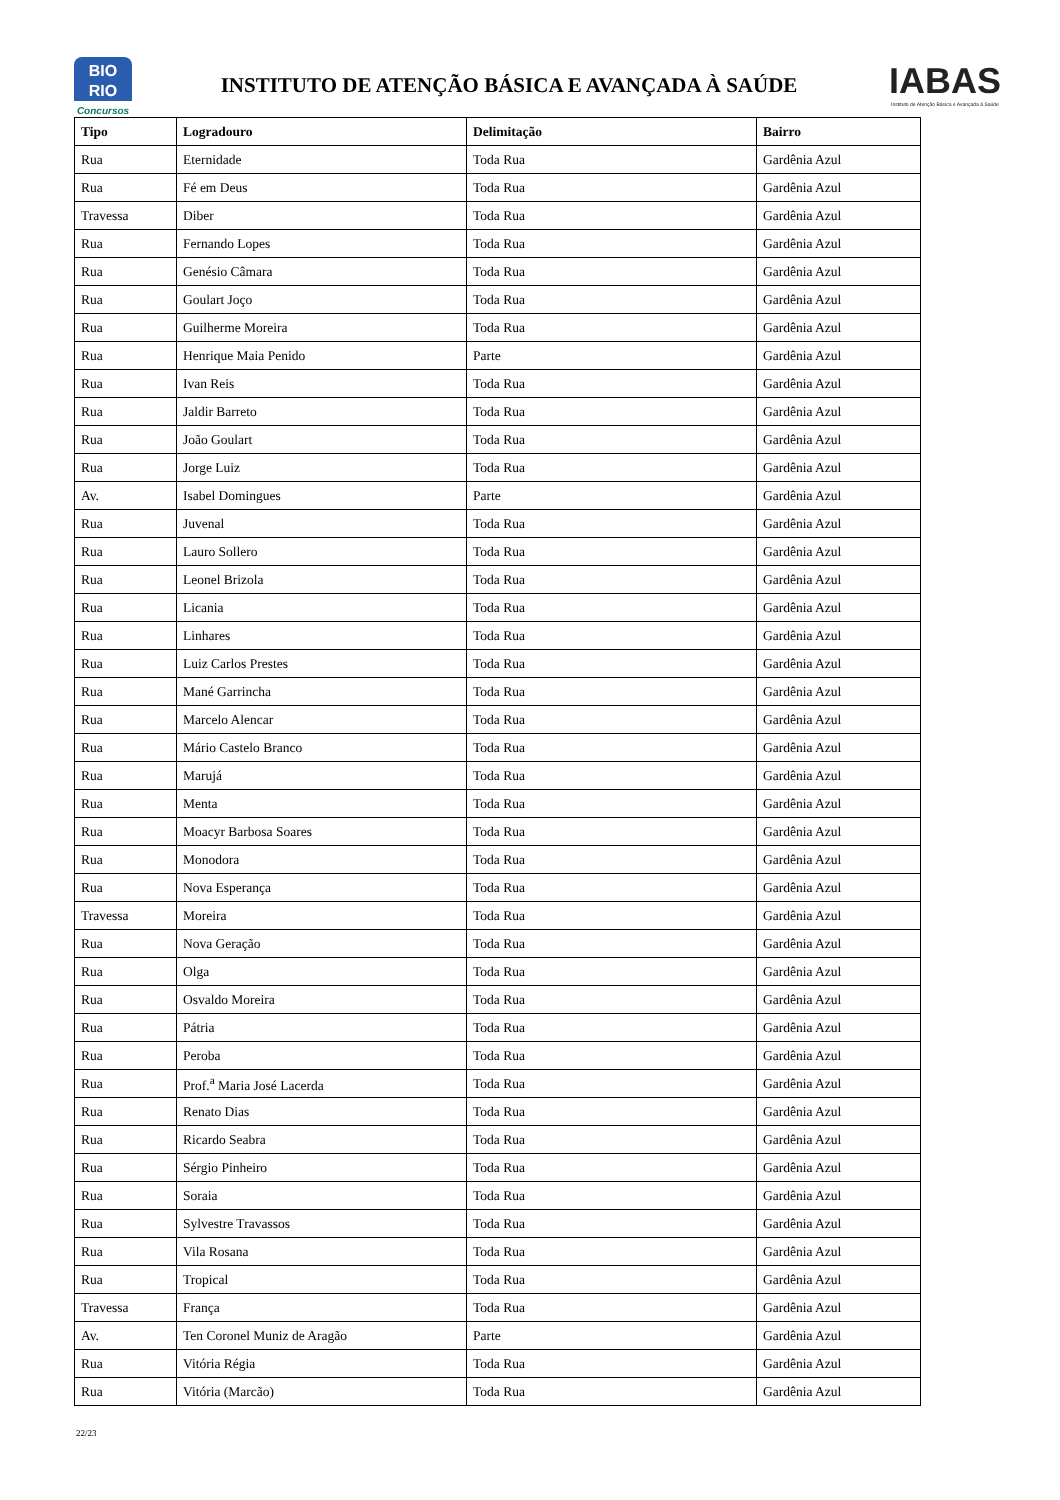BIO
RIO
Concursos
INSTITUTO DE ATENÇÃO BÁSICA E AVANÇADA À SAÚDE
IABAS
Instituto de Atenção Básica e Avançada à Saúde
| Tipo | Logradouro | Delimitação | Bairro |
| --- | --- | --- | --- |
| Rua | Eternidade | Toda Rua | Gardênia Azul |
| Rua | Fé em Deus | Toda Rua | Gardênia Azul |
| Travessa | Diber | Toda Rua | Gardênia Azul |
| Rua | Fernando Lopes | Toda Rua | Gardênia Azul |
| Rua | Genésio Câmara | Toda Rua | Gardênia Azul |
| Rua | Goulart Joço | Toda Rua | Gardênia Azul |
| Rua | Guilherme Moreira | Toda Rua | Gardênia Azul |
| Rua | Henrique Maia Penido | Parte | Gardênia Azul |
| Rua | Ivan Reis | Toda Rua | Gardênia Azul |
| Rua | Jaldir Barreto | Toda Rua | Gardênia Azul |
| Rua | João Goulart | Toda Rua | Gardênia Azul |
| Rua | Jorge Luiz | Toda Rua | Gardênia Azul |
| Av. | Isabel Domingues | Parte | Gardênia Azul |
| Rua | Juvenal | Toda Rua | Gardênia Azul |
| Rua | Lauro Sollero | Toda Rua | Gardênia Azul |
| Rua | Leonel Brizola | Toda Rua | Gardênia Azul |
| Rua | Licania | Toda Rua | Gardênia Azul |
| Rua | Linhares | Toda Rua | Gardênia Azul |
| Rua | Luiz Carlos Prestes | Toda Rua | Gardênia Azul |
| Rua | Mané Garrincha | Toda Rua | Gardênia Azul |
| Rua | Marcelo Alencar | Toda Rua | Gardênia Azul |
| Rua | Mário Castelo Branco | Toda Rua | Gardênia Azul |
| Rua | Marujá | Toda Rua | Gardênia Azul |
| Rua | Menta | Toda Rua | Gardênia Azul |
| Rua | Moacyr Barbosa Soares | Toda Rua | Gardênia Azul |
| Rua | Monodora | Toda Rua | Gardênia Azul |
| Rua | Nova Esperança | Toda Rua | Gardênia Azul |
| Travessa | Moreira | Toda Rua | Gardênia Azul |
| Rua | Nova Geração | Toda Rua | Gardênia Azul |
| Rua | Olga | Toda Rua | Gardênia Azul |
| Rua | Osvaldo Moreira | Toda Rua | Gardênia Azul |
| Rua | Pátria | Toda Rua | Gardênia Azul |
| Rua | Peroba | Toda Rua | Gardênia Azul |
| Rua | Prof.<sup>a</sup> Maria José Lacerda | Toda Rua | Gardênia Azul |
| Rua | Renato Dias | Toda Rua | Gardênia Azul |
| Rua | Ricardo Seabra | Toda Rua | Gardênia Azul |
| Rua | Sérgio Pinheiro | Toda Rua | Gardênia Azul |
| Rua | Soraia | Toda Rua | Gardênia Azul |
| Rua | Sylvestre Travassos | Toda Rua | Gardênia Azul |
| Rua | Vila Rosana | Toda Rua | Gardênia Azul |
| Rua | Tropical | Toda Rua | Gardênia Azul |
| Travessa | França | Toda Rua | Gardênia Azul |
| Av. | Ten Coronel Muniz de Aragão | Parte | Gardênia Azul |
| Rua | Vitória Régia | Toda Rua | Gardênia Azul |
| Rua | Vitória (Marcão) | Toda Rua | Gardênia Azul |
22/23